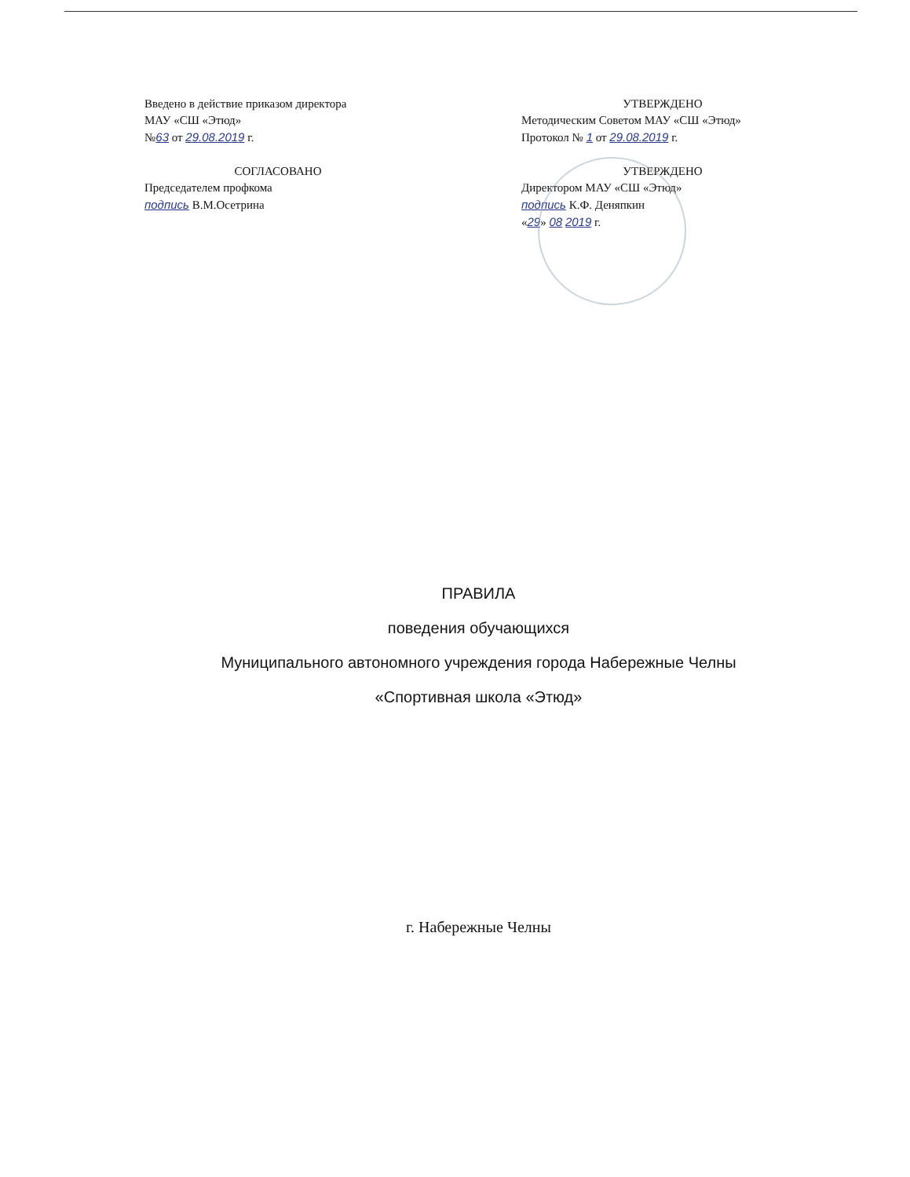Введено в действие приказом директора
МАУ «СШ «Этюд»
№63 от 29.08.2019 г.
СОГЛАСОВАНО
Председателем профкома
подпись В.М.Осетрина
УТВЕРЖДЕНО
Методическим Советом МАУ «СШ «Этюд»
Протокол № 1 от 29.08.2019 г.
УТВЕРЖДЕНО
Директором МАУ «СШ «Этюд»
подпись К.Ф. Деняпкин
«29» 08 2019 г.
ПРАВИЛА
поведения обучающихся
Муниципального автономного учреждения города Набережные Челны
«Спортивная школа «Этюд»
г. Набережные Челны